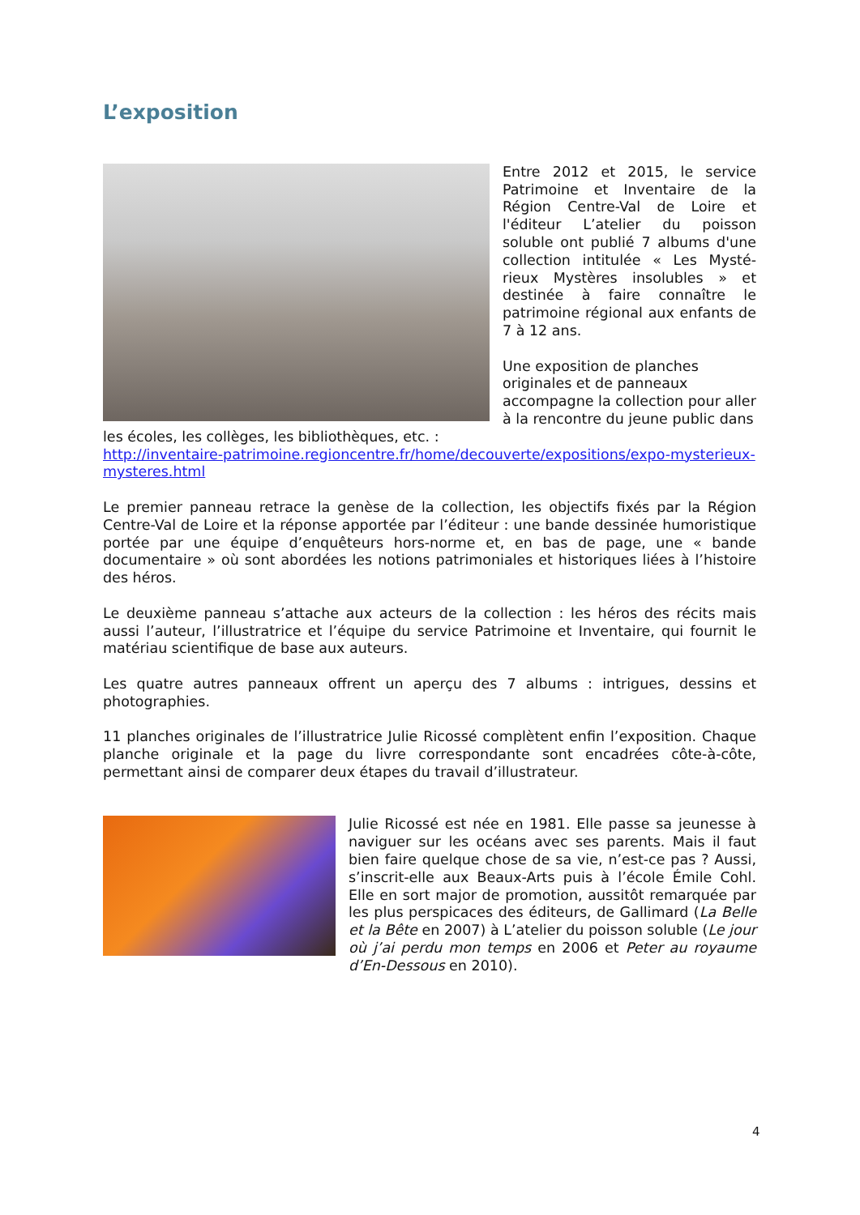L’exposition
Entre 2012 et 2015, le service Patrimoine et Inventaire de la Région Centre-Val de Loire et l'éditeur L’atelier du poisson soluble ont publié 7 albums d'une collection intitulée « Les Mysté-rieux Mystères insolubles » et destinée à faire connaître le patrimoine régional aux enfants de 7 à 12 ans.
Une exposition de planches originales et de panneaux accompagne la collection pour aller à la rencontre du jeune public dans les écoles, les collèges, les bibliothèques, etc. :
http://inventaire-patrimoine.regioncentre.fr/home/decouverte/expositions/expo-mysterieux-mysteres.html
Le premier panneau retrace la genèse de la collection, les objectifs fixés par la Région Centre-Val de Loire et la réponse apportée par l’éditeur : une bande dessinée humoristique portée par une équipe d’enquêteurs hors-norme et, en bas de page, une « bande documentaire » où sont abordées les notions patrimoniales et historiques liées à l’histoire des héros.
Le deuxième panneau s’attache aux acteurs de la collection : les héros des récits mais aussi l’auteur, l’illustratrice et l’équipe du service Patrimoine et Inventaire, qui fournit le matériau scientifique de base aux auteurs.
Les quatre autres panneaux offrent un aperçu des 7 albums : intrigues, dessins et photographies.
11 planches originales de l’illustratrice Julie Ricossé complètent enfin l’exposition. Chaque planche originale et la page du livre correspondante sont encadrées côte-à-côte, permettant ainsi de comparer deux étapes du travail d’illustrateur.
Julie Ricossé est née en 1981. Elle passe sa jeunesse à naviguer sur les océans avec ses parents. Mais il faut bien faire quelque chose de sa vie, n’est-ce pas ? Aussi, s’inscrit-elle aux Beaux-Arts puis à l’école Émile Cohl. Elle en sort major de promotion, aussitôt remarquée par les plus perspicaces des éditeurs, de Gallimard (La Belle et la Bête en 2007) à L’atelier du poisson soluble (Le jour où j’ai perdu mon temps en 2006 et Peter au royaume d’En-Dessous en 2010).
4